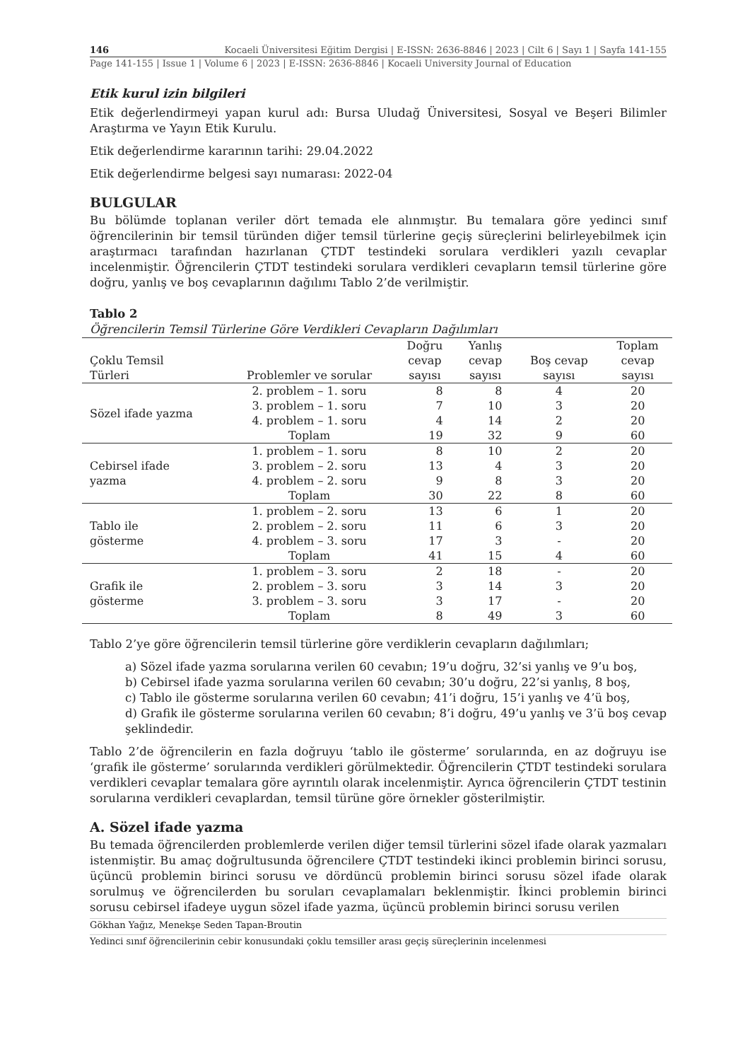146 Kocaeli Üniversitesi Eğitim Dergisi | E-ISSN: 2636-8846 | 2023 | Cilt 6 | Sayı 1 | Sayfa 141-155
Page 141-155 | Issue 1 | Volume 6 | 2023 | E-ISSN: 2636-8846 | Kocaeli University Journal of Education
Etik kurul izin bilgileri
Etik değerlendirmeyi yapan kurul adı: Bursa Uludağ Üniversitesi, Sosyal ve Beşeri Bilimler Araştırma ve Yayın Etik Kurulu.
Etik değerlendirme kararının tarihi: 29.04.2022
Etik değerlendirme belgesi sayı numarası: 2022-04
BULGULAR
Bu bölümde toplanan veriler dört temada ele alınmıştır. Bu temalara göre yedinci sınıf öğrencilerinin bir temsil türünden diğer temsil türlerine geçiş süreçlerini belirleyebilmek için araştırmacı tarafından hazırlanan ÇTDT testindeki sorulara verdikleri yazılı cevaplar incelenmiştir. Öğrencilerin ÇTDT testindeki sorulara verdikleri cevapların temsil türlerine göre doğru, yanlış ve boş cevaplarının dağılımı Tablo 2’de verilmiştir.
Tablo 2
Öğrencilerin Temsil Türlerine Göre Verdikleri Cevapların Dağılımları
| Çoklu Temsil Türleri | Problemler ve sorular | Doğru cevap sayısı | Yanlış cevap sayısı | Boş cevap sayısı | Toplam cevap sayısı |
| --- | --- | --- | --- | --- | --- |
| Sözel ifade yazma | 2. problem – 1. soru | 8 | 8 | 4 | 20 |
| | 3. problem – 1. soru | 7 | 10 | 3 | 20 |
| | 4. problem – 1. soru | 4 | 14 | 2 | 20 |
| | Toplam | 19 | 32 | 9 | 60 |
| Cebirsel ifade yazma | 1. problem – 1. soru | 8 | 10 | 2 | 20 |
| | 3. problem – 2. soru | 13 | 4 | 3 | 20 |
| | 4. problem – 2. soru | 9 | 8 | 3 | 20 |
| | Toplam | 30 | 22 | 8 | 60 |
| Tablo ile gösterme | 1. problem – 2. soru | 13 | 6 | 1 | 20 |
| | 2. problem – 2. soru | 11 | 6 | 3 | 20 |
| | 4. problem – 3. soru | 17 | 3 | - | 20 |
| | Toplam | 41 | 15 | 4 | 60 |
| Grafik ile gösterme | 1. problem – 3. soru | 2 | 18 | - | 20 |
| | 2. problem – 3. soru | 3 | 14 | 3 | 20 |
| | 3. problem – 3. soru | 3 | 17 | - | 20 |
| | Toplam | 8 | 49 | 3 | 60 |
Tablo 2’ye göre öğrencilerin temsil türlerine göre verdiklerin cevapların dağılımları;
a) Sözel ifade yazma sorularına verilen 60 cevabın; 19’u doğru, 32’si yanlış ve 9’u boş,
b) Cebirsel ifade yazma sorularına verilen 60 cevabın; 30’u doğru, 22’si yanlış, 8 boş,
c) Tablo ile gösterme sorularına verilen 60 cevabın; 41’i doğru, 15’i yanlış ve 4’ü boş,
d) Grafik ile gösterme sorularına verilen 60 cevabın; 8’i doğru, 49’u yanlış ve 3’ü boş cevap şeklindedir.
Tablo 2’de öğrencilerin en fazla doğruyu ‘tablo ile gösterme’ sorularında, en az doğruyu ise ‘grafik ile gösterme’ sorularında verdikleri görülmektedir. Öğrencilerin ÇTDT testindeki sorulara verdikleri cevaplar temalara göre ayrıntılı olarak incelenmiştir. Ayrıca öğrencilerin ÇTDT testinin sorularına verdikleri cevaplardan, temsil türüne göre örnekler gösterilmiştir.
A. Sözel ifade yazma
Bu temada öğrencilerden problemlerde verilen diğer temsil türlerini sözel ifade olarak yazmaları istenmiştir. Bu amaç doğrultusunda öğrencilere ÇTDT testindeki ikinci problemin birinci sorusu, üçüncü problemin birinci sorusu ve dördüncü problemin birinci sorusu sözel ifade olarak sorulmuş ve öğrencilerden bu soruları cevaplamaları beklenmiştir. İkinci problemin birinci sorusu cebirsel ifadeye uygun sözel ifade yazma, üçüncü problemin birinci sorusu verilen
Gökhan Yağız, Menekşe Seden Tapan-Broutin
Yedinci sınıf öğrencilerinin cebir konusundaki çoklu temsiller arası geçiş süreçlerinin incelenmesi